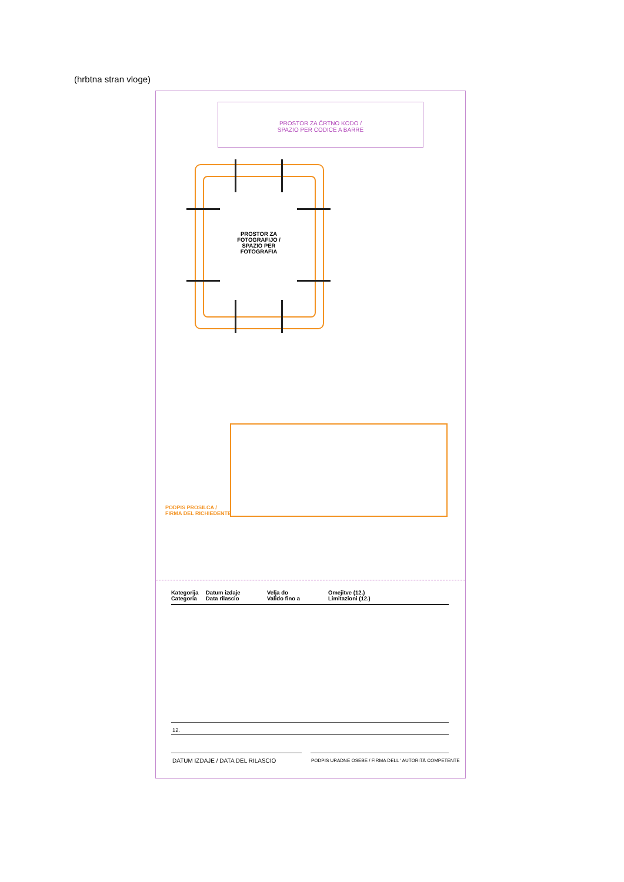(hrbtna stran vloge)
PROSTOR ZA ČRTNO KODO /
SPAZIO PER CODICE A BARRE
PROSTOR ZA FOTOGRAFIJO /
SPAZIO PER FOTOGRAFIA
PODPIS PROSILCA /
FIRMA DEL RICHIEDENTE
Kategorija
Categoria
Datum izdaje
Data rilascio
Velja do
Valido fino a
Omejitve (12.)
Limitazioni (12.)
12.
DATUM IZDAJE / DATA DEL RILASCIO
PODPIS URADNE OSEBE / FIRMA DELL ' AUTORITÀ COMPETENTE